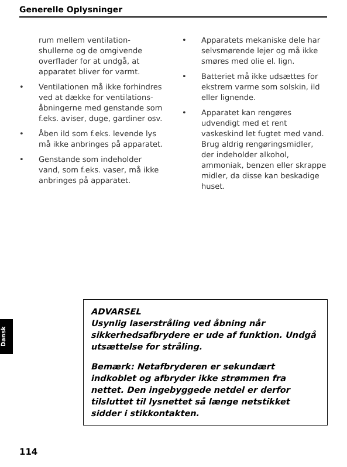Generelle Oplysninger
rum mellem ventilation-shullerne og de omgivende overflader for at undgå, at apparatet bliver for varmt.
• Ventilationen må ikke forhindres ved at dække for ventilations-åbningerne med genstande som f.eks. aviser, duge, gardiner osv.
• Åben ild som f.eks. levende lys må ikke anbringes på apparatet.
• Genstande som indeholder vand, som f.eks. vaser, må ikke anbringes på apparatet.
• Apparatets mekaniske dele har selvsmørende lejer og må ikke smøres med olie el. lign.
• Batteriet må ikke udsættes for ekstrem varme som solskin, ild eller lignende.
• Apparatet kan rengøres udvendigt med et rent vaskeskind let fugtet med vand. Brug aldrig rengøringsmidler, der indeholder alkohol, ammoniak, benzen eller skrappe midler, da disse kan beskadige huset.
Dansk
ADVARSEL
Usynlig laserstråling ved åbning når sikkerhedsafbrydere er ude af funktion. Undgå utsættelse for stråling.
Bemærk: Netafbryderen er sekundært indkoblet og afbryder ikke strømmen fra nettet. Den ingebyggede netdel er derfor tilsluttet til lysnettet så længe netstikket sidder i stikkontakten.
114